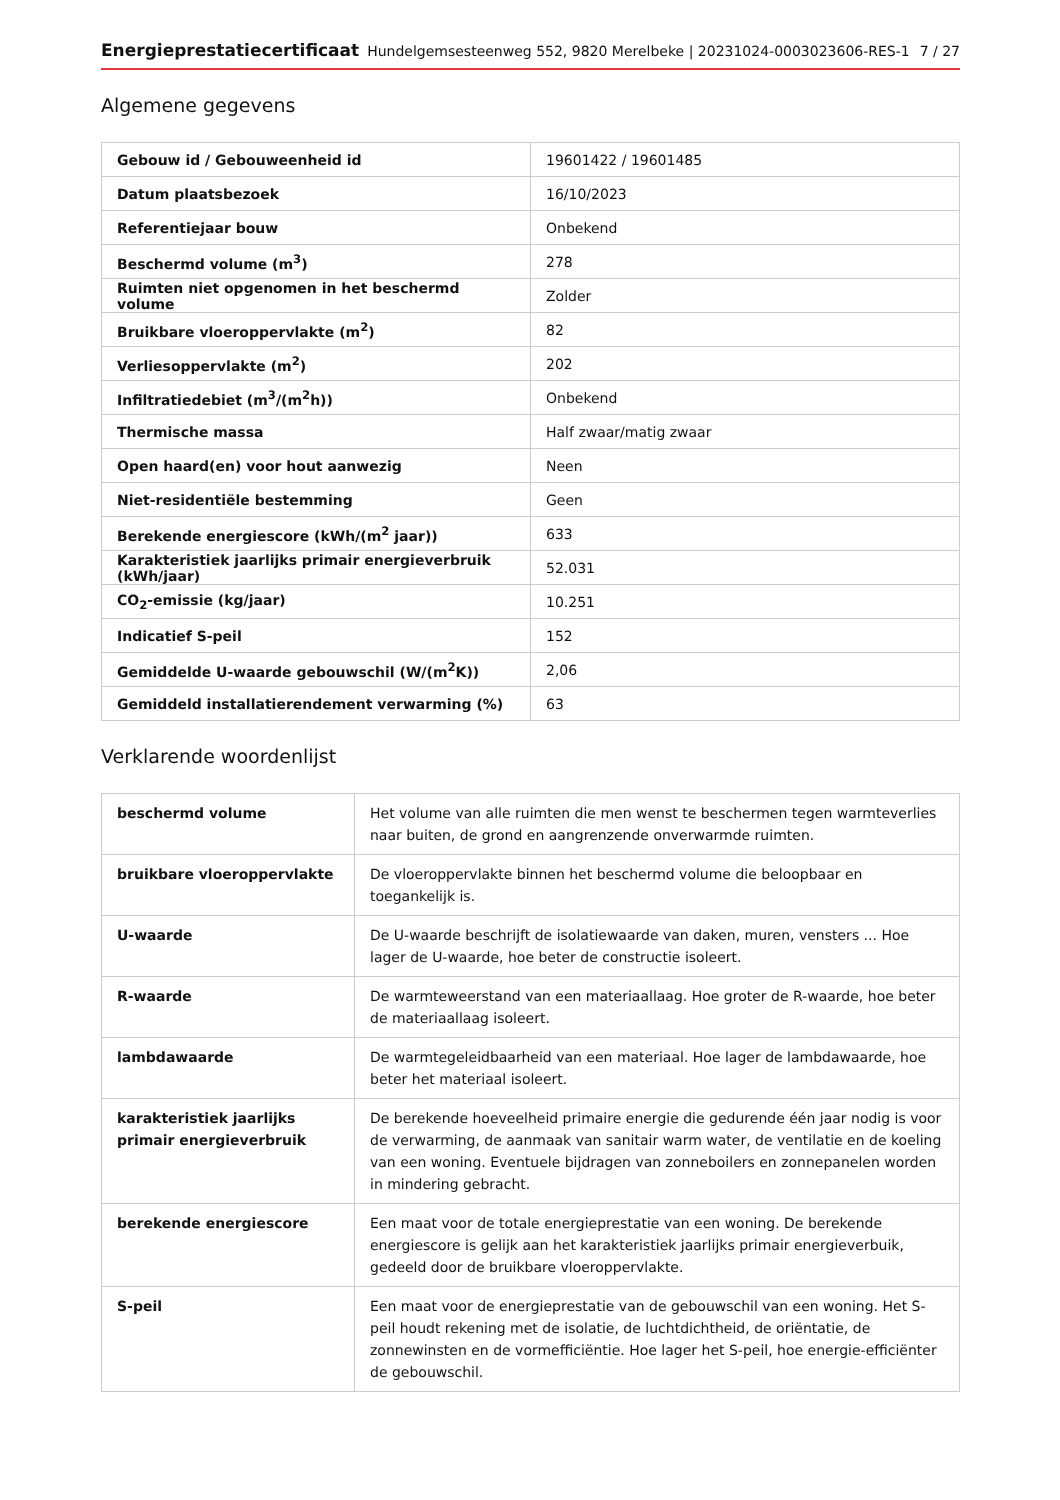Energieprestatiecertificaat Hundelgemsesteenweg 552, 9820 Merelbeke | 20231024-0003023606-RES-1 7 / 27
Algemene gegevens
| Gebouw id / Gebouweenheid id | 19601422 / 19601485 |
| Datum plaatsbezoek | 16/10/2023 |
| Referentiejaar bouw | Onbekend |
| Beschermd volume (m<sup>3</sup>) | 278 |
| Ruimten niet opgenomen in het beschermd volume | Zolder |
| Bruikbare vloeroppervlakte (m<sup>2</sup>) | 82 |
| Verliesoppervlakte (m<sup>2</sup>) | 202 |
| Infiltratiedebiet (m<sup>3</sup>/(m<sup>2</sup>h)) | Onbekend |
| Thermische massa | Half zwaar/matig zwaar |
| Open haard(en) voor hout aanwezig | Neen |
| Niet-residentiële bestemming | Geen |
| Berekende energiescore (kWh/(m<sup>2</sup> jaar)) | 633 |
| Karakteristiek jaarlijks primair energieverbruik (kWh/jaar) | 52.031 |
| CO<sub>2</sub>-emissie (kg/jaar) | 10.251 |
| Indicatief S-peil | 152 |
| Gemiddelde U-waarde gebouwschil (W/(m<sup>2</sup>K)) | 2,06 |
| Gemiddeld installatierendement verwarming (%) | 63 |
Verklarende woordenlijst
| beschermd volume | Het volume van alle ruimten die men wenst te beschermen tegen warmteverlies naar buiten, de grond en aangrenzende onverwarmde ruimten. |
| bruikbare vloeroppervlakte | De vloeroppervlakte binnen het beschermd volume die beloopbaar en toegankelijk is. |
| U-waarde | De U-waarde beschrijft de isolatiewaarde van daken, muren, vensters ... Hoe lager de U-waarde, hoe beter de constructie isoleert. |
| R-waarde | De warmteweerstand van een materiaallaag. Hoe groter de R-waarde, hoe beter de materiaallaag isoleert. |
| lambdawaarde | De warmtegeleidbaarheid van een materiaal. Hoe lager de lambdawaarde, hoe beter het materiaal isoleert. |
| karakteristiek jaarlijks primair energieverbruik | De berekende hoeveelheid primaire energie die gedurende één jaar nodig is voor de verwarming, de aanmaak van sanitair warm water, de ventilatie en de koeling van een woning. Eventuele bijdragen van zonneboilers en zonnepanelen worden in mindering gebracht. |
| berekende energiescore | Een maat voor de totale energieprestatie van een woning. De berekende energiescore is gelijk aan het karakteristiek jaarlijks primair energieverbuik, gedeeld door de bruikbare vloeroppervlakte. |
| S-peil | Een maat voor de energieprestatie van de gebouwschil van een woning. Het S-peil houdt rekening met de isolatie, de luchtdichtheid, de oriëntatie, de zonnewinsten en de vormefficiëntie. Hoe lager het S-peil, hoe energie-efficiënter de gebouwschil. |